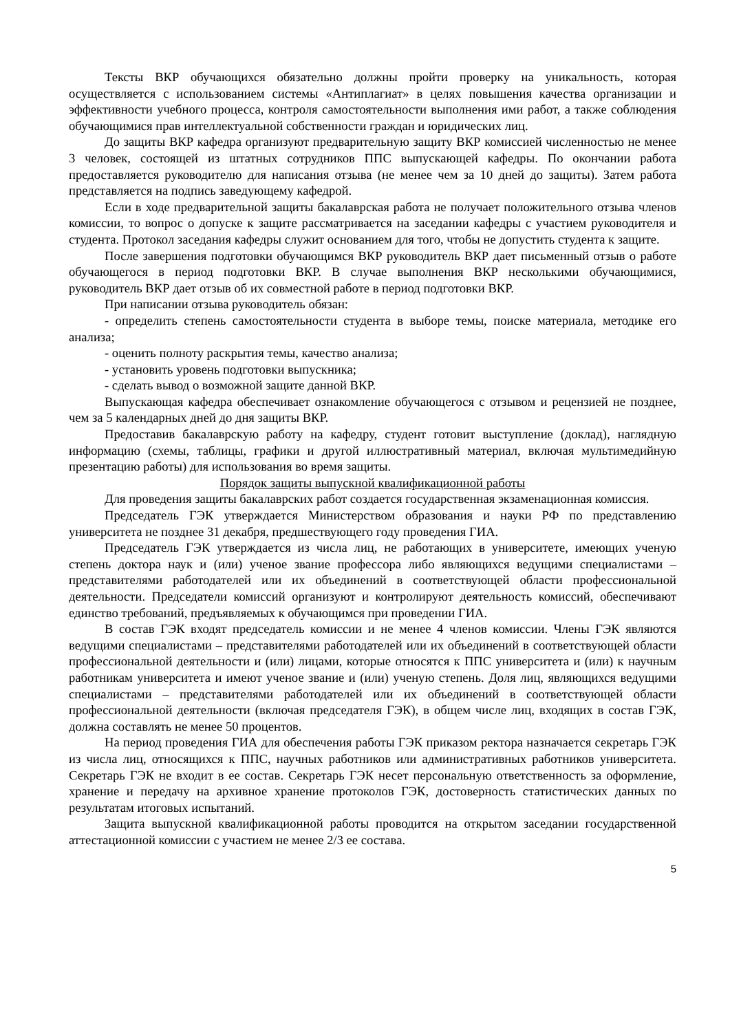Тексты ВКР обучающихся обязательно должны пройти проверку на уникальность, которая осуществляется с использованием системы «Антиплагиат» в целях повышения качества организации и эффективности учебного процесса, контроля самостоятельности выполнения ими работ, а также соблюдения обучающимися прав интеллектуальной собственности граждан и юридических лиц.
До защиты ВКР кафедра организуют предварительную защиту ВКР комиссией численностью не менее 3 человек, состоящей из штатных сотрудников ППС выпускающей кафедры. По окончании работа предоставляется руководителю для написания отзыва (не менее чем за 10 дней до защиты). Затем работа представляется на подпись заведующему кафедрой.
Если в ходе предварительной защиты бакалаврская работа не получает положительного отзыва членов комиссии, то вопрос о допуске к защите рассматривается на заседании кафедры с участием руководителя и студента. Протокол заседания кафедры служит основанием для того, чтобы не допустить студента к защите.
После завершения подготовки обучающимся ВКР руководитель ВКР дает письменный отзыв о работе обучающегося в период подготовки ВКР. В случае выполнения ВКР несколькими обучающимися, руководитель ВКР дает отзыв об их совместной работе в период подготовки ВКР.
При написании отзыва руководитель обязан:
- определить степень самостоятельности студента в выборе темы, поиске материала, методике его анализа;
- оценить полноту раскрытия темы, качество анализа;
- установить уровень подготовки выпускника;
- сделать вывод о возможной защите данной ВКР.
Выпускающая кафедра обеспечивает ознакомление обучающегося с отзывом и рецензией не позднее, чем за 5 календарных дней до дня защиты ВКР.
Предоставив бакалаврскую работу на кафедру, студент готовит выступление (доклад), наглядную информацию (схемы, таблицы, графики и другой иллюстративный материал, включая мультимедийную презентацию работы) для использования во время защиты.
Порядок защиты выпускной квалификационной работы
Для проведения защиты бакалаврских работ создается государственная экзаменационная комиссия.
Председатель ГЭК утверждается Министерством образования и науки РФ по представлению университета не позднее 31 декабря, предшествующего году проведения ГИА.
Председатель ГЭК утверждается из числа лиц, не работающих в университете, имеющих ученую степень доктора наук и (или) ученое звание профессора либо являющихся ведущими специалистами – представителями работодателей или их объединений в соответствующей области профессиональной деятельности. Председатели комиссий организуют и контролируют деятельность комиссий, обеспечивают единство требований, предъявляемых к обучающимся при проведении ГИА.
В состав ГЭК входят председатель комиссии и не менее 4 членов комиссии. Члены ГЭК являются ведущими специалистами – представителями работодателей или их объединений в соответствующей области профессиональной деятельности и (или) лицами, которые относятся к ППС университета и (или) к научным работникам университета и имеют ученое звание и (или) ученую степень. Доля лиц, являющихся ведущими специалистами – представителями работодателей или их объединений в соответствующей области профессиональной деятельности (включая председателя ГЭК), в общем числе лиц, входящих в состав ГЭК, должна составлять не менее 50 процентов.
На период проведения ГИА для обеспечения работы ГЭК приказом ректора назначается секретарь ГЭК из числа лиц, относящихся к ППС, научных работников или административных работников университета. Секретарь ГЭК не входит в ее состав. Секретарь ГЭК несет персональную ответственность за оформление, хранение и передачу на архивное хранение протоколов ГЭК, достоверность статистических данных по результатам итоговых испытаний.
Защита выпускной квалификационной работы проводится на открытом заседании государственной аттестационной комиссии с участием не менее 2/3 ее состава.
5